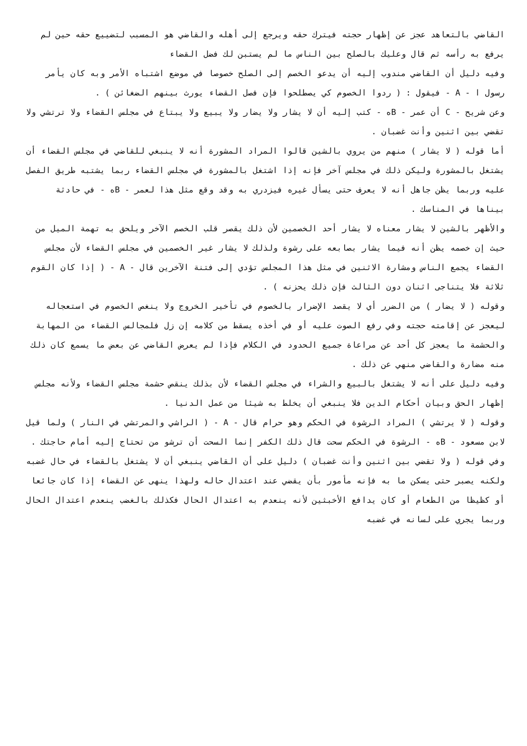القاضي بالتعاهد عجز عن إظهار حجته فيترك حقه ويرجع إلى أهله والقاضي هو المسبب لتضييع حقه حين لم يرفع به رأسه ثم قال وعليك بالصلح بين الناس ما لم يستبن لك فضل القضاء
وفيه دليل أن القاضي مندوب إليه أن يدعو الخصم إلى الصلح خصوصا في موضع اشتباه الأمر وبه كان يأمر رسول ا - A - فيقول : ( ردوا الخصوم كي يصطلحوا فإن فصل القضاء يورث بينهم الضغائن ) .
وعن شريح - C أن عمر - Bه - كتب إليه أن لا يشار ولا يضار ولا يبيع ولا يبتاع في مجلس القضاء ولا ترتشي ولا تقضي بين اثنين وأنت غضبان .
أما قوله ( لا يشار ) منهم من يروي بالشين قالوا المراد المشورة أنه لا ينبغي للقاضي في مجلس القضاء أن يشتغل بالمشورة وليكن ذلك في مجلس آخر فإنه إذا اشتغل بالمشورة في مجلس القضاء ربما يشتبه طريق الفصل عليه وربما يظن جاهل أنه لا يعرف حتى يسأل غيره فيزدري به وقد وقع مثل هذا لعمر - Bه - في حادثة بيناها في المناسك .
والأظهر بالشين لا يشار معناه لا يشار أحد الخصمين لأن ذلك يقصر قلب الخصم الآخر ويلحق به تهمة الميل من حيث إن خصمه يظن أنه فيما يشار بصابعه على رشوة ولذلك لا يشار غير الخصمين في مجلس القضاء لأن مجلس القضاء يجمع الناس ومشارة الاثنين في مثل هذا المجلس تؤدي إلى فتنة الآخرين قال - A - ( إذا كان القوم ثلاثة فلا يتناجى اثنان دون الثالث فإن ذلك يحزنه ) .
وقوله ( لا يضار ) من الضرر أي لا يقصد الإضرار بالخصوم في تأخير الخروج ولا ينغص الخصوم في استعجاله ليعجز عن إقامته حجته وفي رفع الصوت عليه أو في أخذه يسقط من كلامه إن زل فلمجالس القضاء من المهابة والحشمة ما يعجز كل أحد عن مراعاة جميع الحدود في الكلام فإذا لم يعرض القاضي عن بعض ما يسمع كان ذلك منه مضارة والقاضي منهي عن ذلك .
وفيه دليل على أنه لا يشتغل بالبيع والشراء في مجلس القضاء لأن بذلك ينقص حشمة مجلس القضاء ولأنه مجلس إظهار الحق وبيان أحكام الدين فلا ينبغي أن يخلط به شيئا من عمل الدنيا .
وقوله ( لا يرتشي ) المراد الرشوة في الحكم وهو حرام قال - A - ( الراشي والمرتشي في النار ) ولما قيل لابن مسعود - Bه - الرشوة في الحكم سحت قال ذلك الكفر إنما السحت أن ترشو من تحتاج إليه أمام حاجتك .
وفي قوله ( ولا تقضي بين اثنين وأنت غضبان ) دليل على أن القاضي ينبغي أن لا يشتغل بالقضاء في حال غضبه ولكنه يصبر حتى يسكن ما به فإنه مأمور بأن يقضي عند اعتدال حاله ولهذا ينهى عن القضاء إذا كان جائعا أو كظيظا من الطعام أو كان يدافع الأخبثين لأنه ينعدم به اعتدال الحال فكذلك بالغضب ينعدم اعتدال الحال وربما يجري على لسانه في غضبه